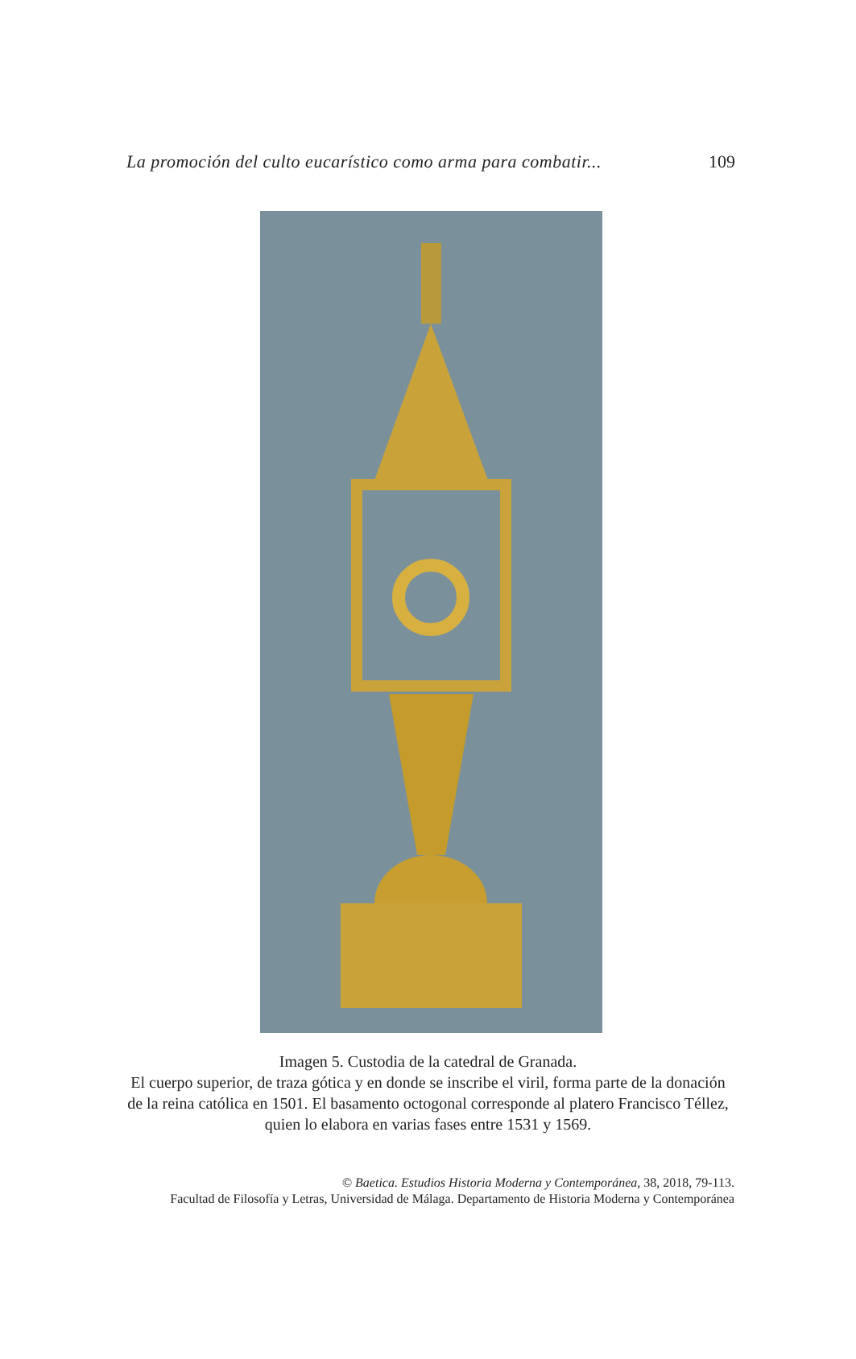La promoción del culto eucarístico como arma para combatir... 109
Imagen 5. Custodia de la catedral de Granada.
El cuerpo superior, de traza gótica y en donde se inscribe el viril, forma parte de la donación de la reina católica en 1501. El basamento octogonal corresponde al platero Francisco Téllez, quien lo elabora en varias fases entre 1531 y 1569.
© Baetica. Estudios Historia Moderna y Contemporánea, 38, 2018, 79-113.
Facultad de Filosofía y Letras, Universidad de Málaga. Departamento de Historia Moderna y Contemporánea